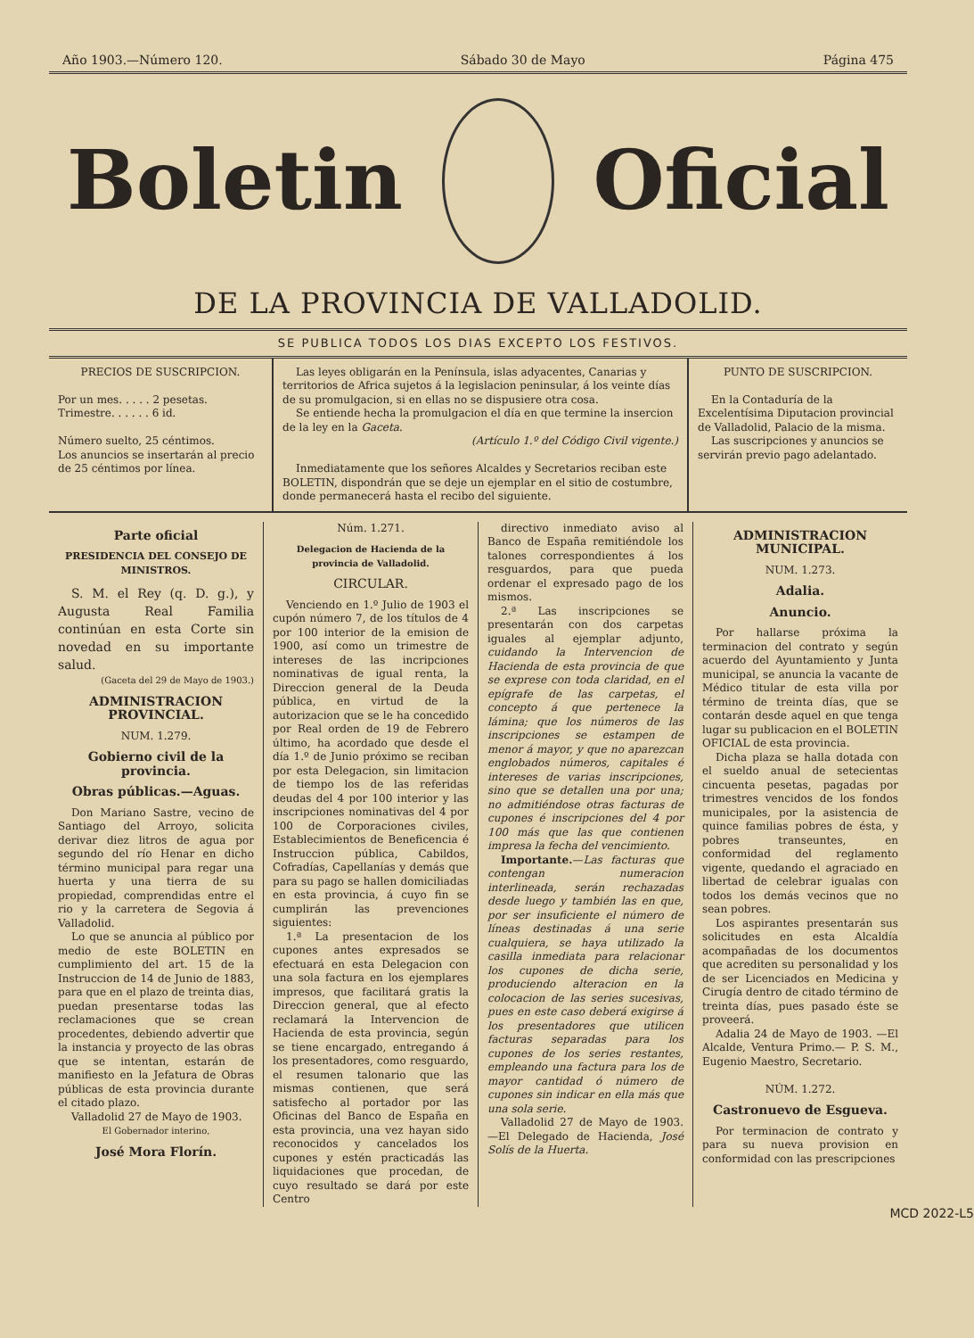Año 1903.—Número 120. Sábado 30 de Mayo Página 475
Boletin Oficial
DE LA PROVINCIA DE VALLADOLID.
SE PUBLICA TODOS LOS DIAS EXCEPTO LOS FESTIVOS.
PRECIOS DE SUSCRIPCION.
Por un mes. . . . . 2 pesetas.
Trimestre. . . . . . 6 id.
Número suelto, 25 céntimos.
Los anuncios se insertarán al precio de 25 céntimos por línea.
Las leyes obligarán en la Península, islas adyacentes, Canarias y territorios de Africa sujetos á la legislacion peninsular, á los veinte días de su promulgacion, si en ellas no se dispusiere otra cosa.
Se entiende hecha la promulgacion el día en que termine la insercion de la ley en la Gaceta.
(Artículo 1.º del Código Civil vigente.)
Inmediatamente que los señores Alcaldes y Secretarios reciban este BOLETIN, dispondrán que se deje un ejemplar en el sitio de costumbre, donde permanecerá hasta el recibo del siguiente.
PUNTO DE SUSCRIPCION.
En la Contaduría de la Excelentísima Diputacion provincial de Valladolid, Palacio de la misma.
Las suscripciones y anuncios se servirán previo pago adelantado.
Parte oficial
PRESIDENCIA DEL CONSEJO DE MINISTROS.
S. M. el Rey (q. D. g.), y Augusta Real Familia continúan en esta Corte sin novedad en su importante salud.
(Gaceta del 29 de Mayo de 1903.)
ADMINISTRACION PROVINCIAL.
NUM. 1.279.
Gobierno civil de la provincia.
Obras públicas.—Aguas.
Don Mariano Sastre, vecino de Santiago del Arroyo, solicita derivar diez litros de agua por segundo del río Henar en dicho término municipal para regar una huerta y una tierra de su propiedad, comprendidas entre el rio y la carretera de Segovia á Valladolid.
Lo que se anuncia al público por medio de este BOLETIN en cumplimiento del art. 15 de la Instruccion de 14 de Junio de 1883, para que en el plazo de treinta dias, puedan presentarse todas las reclamaciones que se crean procedentes, debiendo advertir que la instancia y proyecto de las obras que se intentan, estarán de manifiesto en la Jefatura de Obras públicas de esta provincia durante el citado plazo.
Valladolid 27 de Mayo de 1903.
El Gobernador interino,
José Mora Florín.
Núm. 1.271.
Delegacion de Hacienda de la provincia de Valladolid.
CIRCULAR.
Venciendo en 1.º Julio de 1903 el cupón número 7, de los títulos de 4 por 100 interior de la emision de 1900, así como un trimestre de intereses de las incripciones nominativas de igual renta, la Direccion general de la Deuda pública, en virtud de la autorizacion que se le ha concedido por Real orden de 19 de Febrero último, ha acordado que desde el día 1.º de Junio próximo se reciban por esta Delegacion, sin limitacion de tiempo los de las referidas deudas del 4 por 100 interior y las inscripciones nominativas del 4 por 100 de Corporaciones civiles, Establecimientos de Beneficencia é Instruccion pública, Cabildos, Cofradías, Capellanías y demás que para su pago se hallen domiciliadas en esta provincia, á cuyo fin se cumplirán las prevenciones siguientes:
1.ª La presentacion de los cupones antes expresados se efectuará en esta Delegacion con una sola factura en los ejemplares impresos, que facilitará gratis la Direccion general, que al efecto reclamará la Intervencion de Hacienda de esta provincia, según se tiene encargado, entregando á los presentadores, como resguardo, el resumen talonario que las mismas contienen, que será satisfecho al portador por las Oficinas del Banco de España en esta provincia, una vez hayan sido reconocidos y cancelados los cupones y estén practicadás las liquidaciones que procedan, de cuyo resultado se dará por este Centro
directivo inmediato aviso al Banco de España remitiéndole los talones correspondientes á los resguardos, para que pueda ordenar el expresado pago de los mismos.
2.ª Las inscripciones se presentarán con dos carpetas iguales al ejemplar adjunto, cuidando la Intervencion de Hacienda de esta provincia de que se exprese con toda claridad, en el epígrafe de las carpetas, el concepto á que pertenece la lámina; que los números de las inscripciones se estampen de menor á mayor, y que no aparezcan englobados números, capitales é intereses de varias inscripciones, sino que se detallen una por una; no admitiéndose otras facturas de cupones é inscripciones del 4 por 100 más que las que contienen impresa la fecha del vencimiento.
Importante.—Las facturas que contengan numeracion interlineada, serán rechazadas desde luego y también las en que, por ser insuficiente el número de líneas destinadas á una serie cualquiera, se haya utilizado la casilla inmediata para relacionar los cupones de dicha serie, produciendo alteracion en la colocacion de las series sucesivas, pues en este caso deberá exigirse á los presentadores que utilicen facturas separadas para los cupones de los series restantes, empleando una factura para los de mayor cantidad ó número de cupones sin indicar en ella más que una sola serie.
Valladolid 27 de Mayo de 1903. —El Delegado de Hacienda, José Solís de la Huerta.
ADMINISTRACION MUNICIPAL.
NUM. 1.273.
Adalia.
Anuncio.
Por hallarse próxima la terminacion del contrato y según acuerdo del Ayuntamiento y Junta municipal, se anuncia la vacante de Médico titular de esta villa por término de treinta días, que se contarán desde aquel en que tenga lugar su publicacion en el BOLETIN OFICIAL de esta provincia.
Dicha plaza se halla dotada con el sueldo anual de setecientas cincuenta pesetas, pagadas por trimestres vencidos de los fondos municipales, por la asistencia de quince familias pobres de ésta, y pobres transeuntes, en conformidad del reglamento vigente, quedando el agraciado en libertad de celebrar igualas con todos los demás vecinos que no sean pobres.
Los aspirantes presentarán sus solicitudes en esta Alcaldía acompañadas de los documentos que acrediten su personalidad y los de ser Licenciados en Medicina y Cirugía dentro de citado término de treinta días, pues pasado éste se proveerá.
Adalia 24 de Mayo de 1903. —El Alcalde, Ventura Primo.— P. S. M., Eugenio Maestro, Secretario.
NÚM. 1.272.
Castronuevo de Esgueva.
Por terminacion de contrato y para su nueva provision en conformidad con las prescripciones
MCD 2022-L5